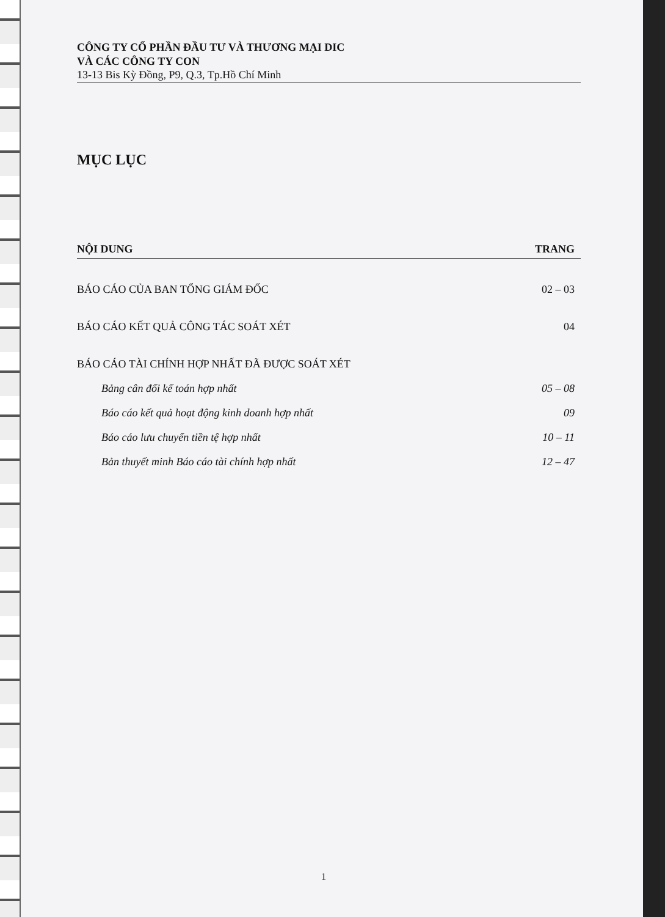CÔNG TY CỔ PHẦN ĐẦU TƯ VÀ THƯƠNG MẠI DIC
VÀ CÁC CÔNG TY CON
13-13 Bis Kỳ Đồng, P9, Q.3, Tp.Hồ Chí Minh
MỤC LỤC
NỘI DUNG TRANG
BÁO CÁO CỦA BAN TỔNG GIÁM ĐỐC 02 – 03
BÁO CÁO KẾT QUẢ CÔNG TÁC SOÁT XÉT 04
BÁO CÁO TÀI CHÍNH HỢP NHẤT ĐÃ ĐƯỢC SOÁT XÉT
Bảng cân đối kế toán hợp nhất 05 – 08
Báo cáo kết quả hoạt động kinh doanh hợp nhất 09
Báo cáo lưu chuyển tiền tệ hợp nhất 10 – 11
Bản thuyết minh Báo cáo tài chính hợp nhất 12 – 47
1